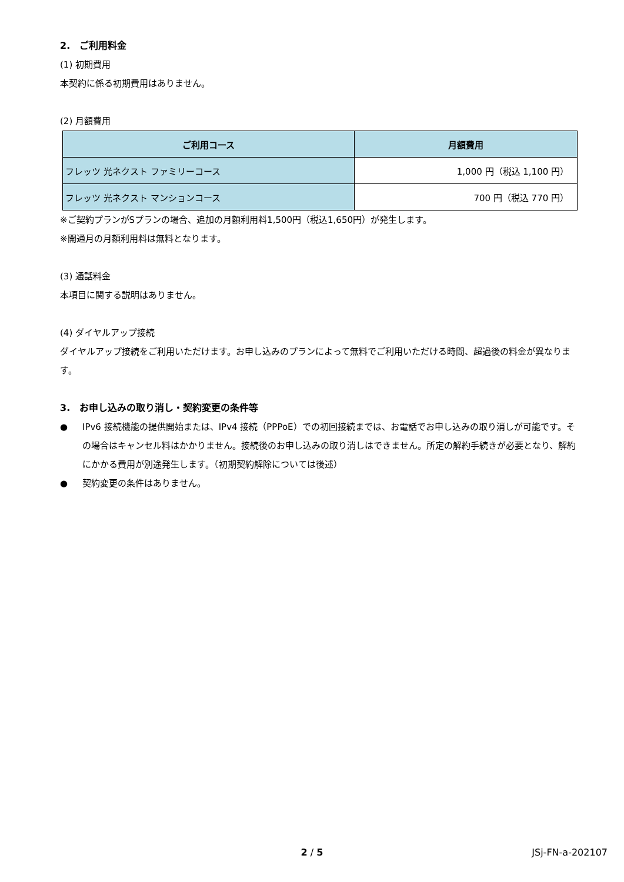2.　ご利用料金
(1) 初期費用
本契約に係る初期費用はありません。
(2) 月額費用
| ご利用コース | 月額費用 |
| --- | --- |
| フレッツ 光ネクスト ファミリーコース | 1,000 円（税込 1,100 円） |
| フレッツ 光ネクスト マンションコース | 700 円（税込 770 円） |
※ご契約プランがSプランの場合、追加の月額利用料1,500円（税込1,650円）が発生します。
※開通月の月額利用料は無料となります。
(3) 通話料金
本項目に関する説明はありません。
(4) ダイヤルアップ接続
ダイヤルアップ接続をご利用いただけます。お申し込みのプランによって無料でご利用いただける時間、超過後の料金が異なります。
3.　お申し込みの取り消し・契約変更の条件等
● IPv6 接続機能の提供開始または、IPv4 接続（PPPoE）での初回接続までは、お電話でお申し込みの取り消しが可能です。その場合はキャンセル料はかかりません。接続後のお申し込みの取り消しはできません。所定の解約手続きが必要となり、解約にかかる費用が別途発生します。（初期契約解除については後述）
● 契約変更の条件はありません。
2 / 5 JSj-FN-a-202107